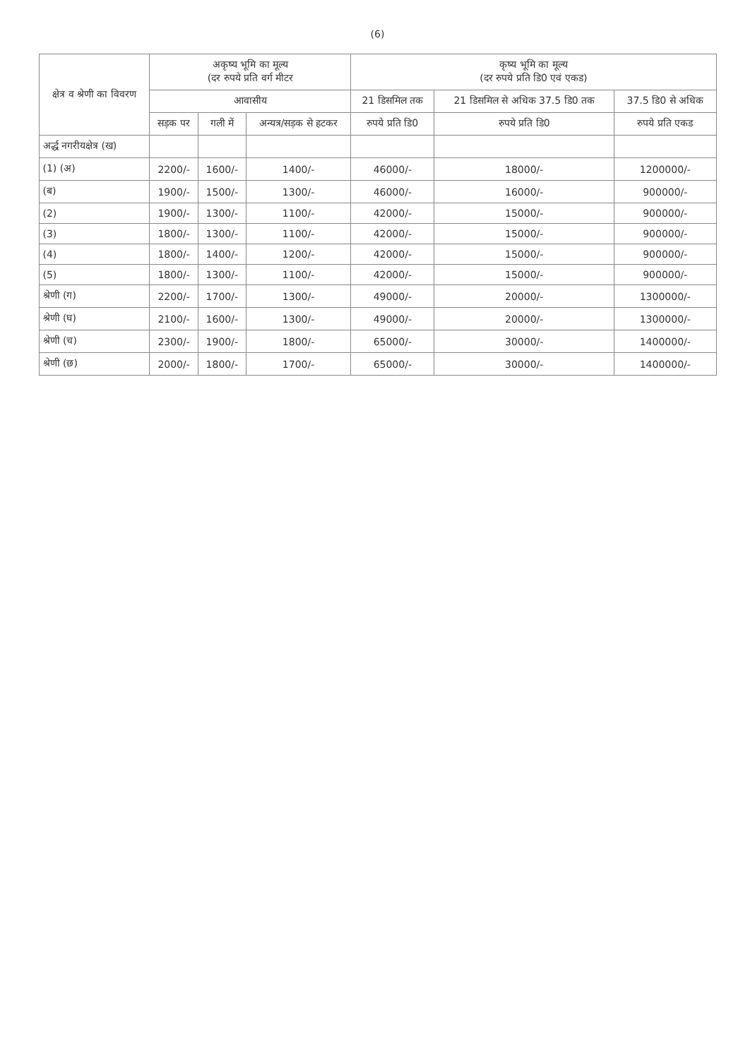(6)
| क्षेत्र व श्रेणी का विवरण | अकृष्य भूमि का मूल्य (दर रुपये प्रति वर्ग मीटर | | | कृष्य भूमि का मूल्य (दर रुपये प्रति डि0 एवं एकड) | | |
| --- | --- | --- | --- | --- | --- | --- |
| | आवासीय | | | 21 डिसमिल तक | 21 डिसमिल से अधिक 37.5 डि0 तक | 37.5 डि0 से अधिक |
| | सड़क पर | गली में | अन्यत्र/सड़क से हटकर | रुपये प्रति डि0 | रुपये प्रति डि0 | रुपये प्रति एकड |
| अर्द्ध नगरीयक्षेत्र (ख) | | | | | | |
| (1) (अ) | 2200/- | 1600/- | 1400/- | 46000/- | 18000/- | 1200000/- |
| (ब) | 1900/- | 1500/- | 1300/- | 46000/- | 16000/- | 900000/- |
| (2) | 1900/- | 1300/- | 1100/- | 42000/- | 15000/- | 900000/- |
| (3) | 1800/- | 1300/- | 1100/- | 42000/- | 15000/- | 900000/- |
| (4) | 1800/- | 1400/- | 1200/- | 42000/- | 15000/- | 900000/- |
| (5) | 1800/- | 1300/- | 1100/- | 42000/- | 15000/- | 900000/- |
| श्रेणी (ग) | 2200/- | 1700/- | 1300/- | 49000/- | 20000/- | 1300000/- |
| श्रेणी (घ) | 2100/- | 1600/- | 1300/- | 49000/- | 20000/- | 1300000/- |
| श्रेणी (च) | 2300/- | 1900/- | 1800/- | 65000/- | 30000/- | 1400000/- |
| श्रेणी (छ) | 2000/- | 1800/- | 1700/- | 65000/- | 30000/- | 1400000/- |